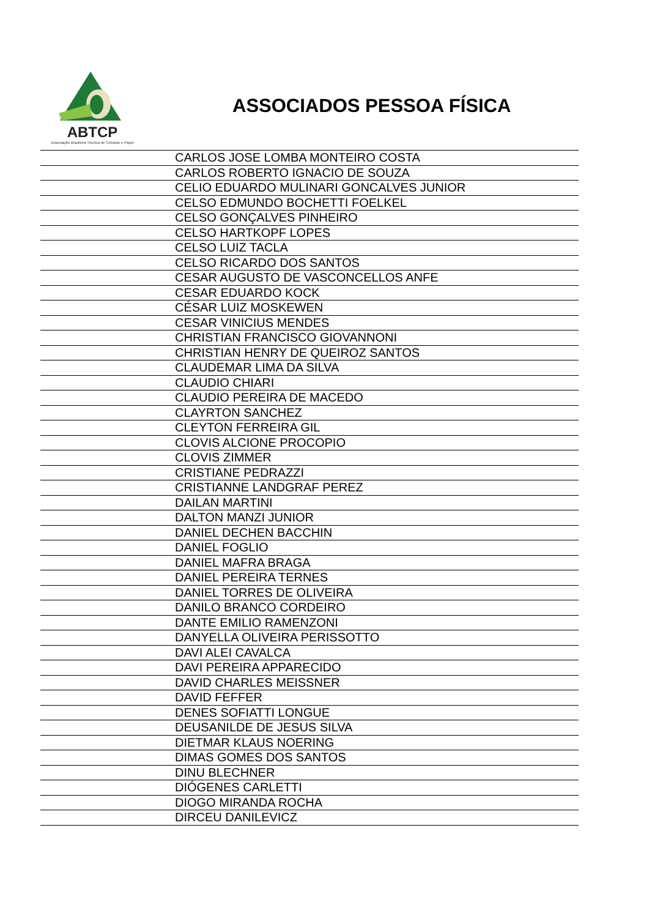ABTCP
Associação Brasileira Técnica de Celulose e Papel
ASSOCIADOS PESSOA FÍSICA
| | CARLOS JOSE LOMBA MONTEIRO COSTA |
| | CARLOS ROBERTO IGNACIO DE SOUZA |
| | CELIO EDUARDO MULINARI GONCALVES JUNIOR |
| | CELSO EDMUNDO BOCHETTI FOELKEL |
| | CELSO GONÇALVES PINHEIRO |
| | CELSO HARTKOPF LOPES |
| | CELSO LUIZ TACLA |
| | CELSO RICARDO DOS SANTOS |
| | CESAR AUGUSTO DE VASCONCELLOS ANFE |
| | CESAR EDUARDO KOCK |
| | CÉSAR LUIZ MOSKEWEN |
| | CESAR VINICIUS MENDES |
| | CHRISTIAN FRANCISCO GIOVANNONI |
| | CHRISTIAN HENRY DE QUEIROZ SANTOS |
| | CLAUDEMAR LIMA DA SILVA |
| | CLAUDIO CHIARI |
| | CLAUDIO PEREIRA DE MACEDO |
| | CLAYRTON SANCHEZ |
| | CLEYTON FERREIRA GIL |
| | CLOVIS ALCIONE PROCOPIO |
| | CLOVIS ZIMMER |
| | CRISTIANE PEDRAZZI |
| | CRISTIANNE LANDGRAF PEREZ |
| | DAILAN MARTINI |
| | DALTON MANZI JUNIOR |
| | DANIEL DECHEN BACCHIN |
| | DANIEL FOGLIO |
| | DANIEL MAFRA BRAGA |
| | DANIEL PEREIRA TERNES |
| | DANIEL TORRES DE OLIVEIRA |
| | DANILO BRANCO CORDEIRO |
| | DANTE EMILIO RAMENZONI |
| | DANYELLA OLIVEIRA PERISSOTTO |
| | DAVI ALEI CAVALCA |
| | DAVI PEREIRA APPARECIDO |
| | DAVID CHARLES MEISSNER |
| | DAVID FEFFER |
| | DENES SOFIATTI LONGUE |
| | DEUSANILDE DE JESUS SILVA |
| | DIETMAR KLAUS NOERING |
| | DIMAS GOMES DOS SANTOS |
| | DINU BLECHNER |
| | DIÓGENES CARLETTI |
| | DIOGO MIRANDA ROCHA |
| | DIRCEU DANILEVICZ |